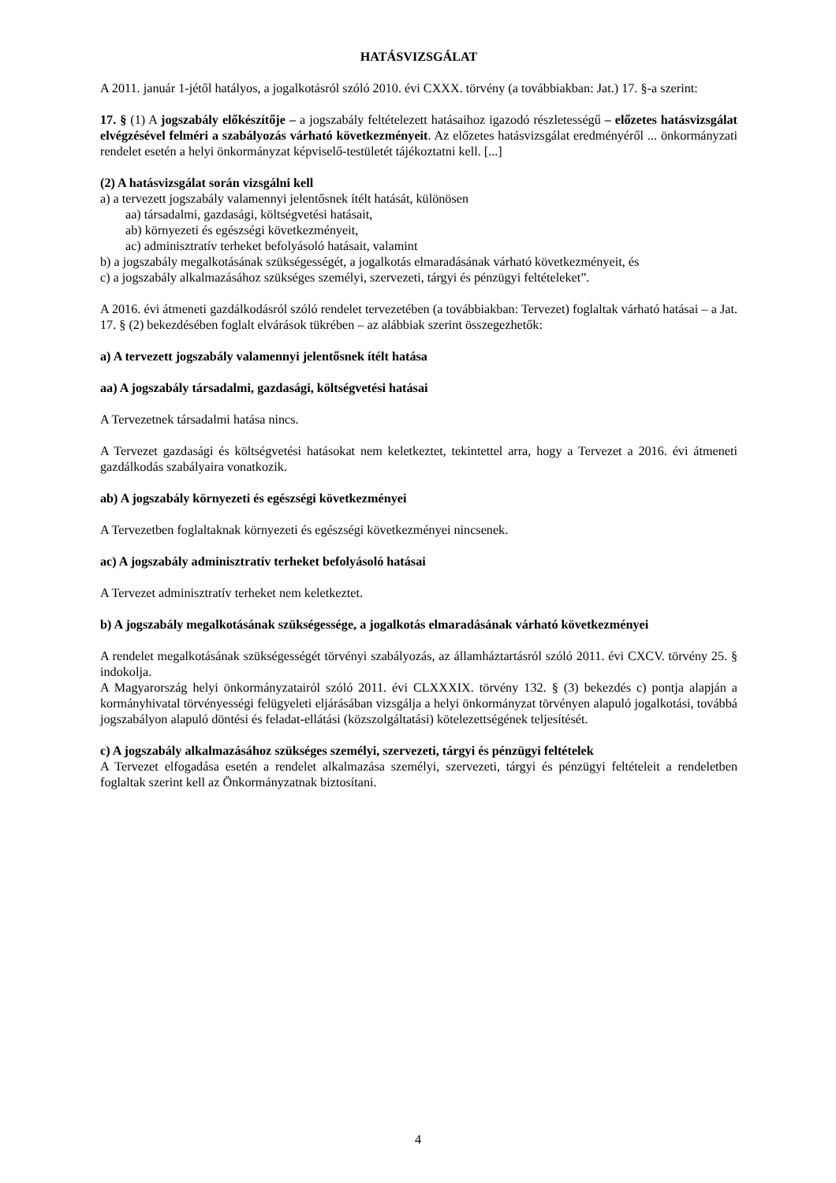HATÁSVIZSGÁLAT
A 2011. január 1-jétől hatályos, a jogalkotásról szóló 2010. évi CXXX. törvény (a továbbiakban: Jat.) 17. §-a szerint:
17. § (1) A jogszabály előkészítője – a jogszabály feltételezett hatásaihoz igazodó részletességű – előzetes hatásvizsgálat elvégzésével felméri a szabályozás várható következményeit. Az előzetes hatásvizsgálat eredményéről ... önkormányzati rendelet esetén a helyi önkormányzat képviselő-testületét tájékoztatni kell. [...]
(2) A hatásvizsgálat során vizsgálni kell
a) a tervezett jogszabály valamennyi jelentősnek ítélt hatását, különösen
aa) társadalmi, gazdasági, költségvetési hatásait,
ab) környezeti és egészségi következményeit,
ac) adminisztratív terheket befolyásoló hatásait, valamint
b) a jogszabály megalkotásának szükségességét, a jogalkotás elmaradásának várható következményeit, és
c) a jogszabály alkalmazásához szükséges személyi, szervezeti, tárgyi és pénzügyi feltételeket”.
A 2016. évi átmeneti gazdálkodásról szóló rendelet tervezetében (a továbbiakban: Tervezet) foglaltak várható hatásai – a Jat. 17. § (2) bekezdésében foglalt elvárások tükrében – az alábbiak szerint összegezhetők:
a) A tervezett jogszabály valamennyi jelentősnek ítélt hatása
aa) A jogszabály társadalmi, gazdasági, költségvetési hatásai
A Tervezetnek társadalmi hatása nincs.
A Tervezet gazdasági és költségvetési hatásokat nem keletkeztet, tekintettel arra, hogy a Tervezet a 2016. évi átmeneti gazdálkodás szabályaira vonatkozik.
ab) A jogszabály környezeti és egészségi következményei
A Tervezetben foglaltaknak környezeti és egészségi következményei nincsenek.
ac) A jogszabály adminisztratív terheket befolyásoló hatásai
A Tervezet adminisztratív terheket nem keletkeztet.
b) A jogszabály megalkotásának szükségessége, a jogalkotás elmaradásának várható következményei
A rendelet megalkotásának szükségességét törvényi szabályozás, az államháztartásról szóló 2011. évi CXCV. törvény 25. § indokolja.
A Magyarország helyi önkormányzatairól szóló 2011. évi CLXXXIX. törvény 132. § (3) bekezdés c) pontja alapján a kormányhivatal törvényességi felügyeleti eljárásában vizsgálja a helyi önkormányzat törvényen alapuló jogalkotási, továbbá jogszabályon alapuló döntési és feladat-ellátási (közszolgáltatási) kötelezettségének teljesítését.
c) A jogszabály alkalmazásához szükséges személyi, szervezeti, tárgyi és pénzügyi feltételek
A Tervezet elfogadása esetén a rendelet alkalmazása személyi, szervezeti, tárgyi és pénzügyi feltételeit a rendeletben foglaltak szerint kell az Önkormányzatnak biztosítani.
4